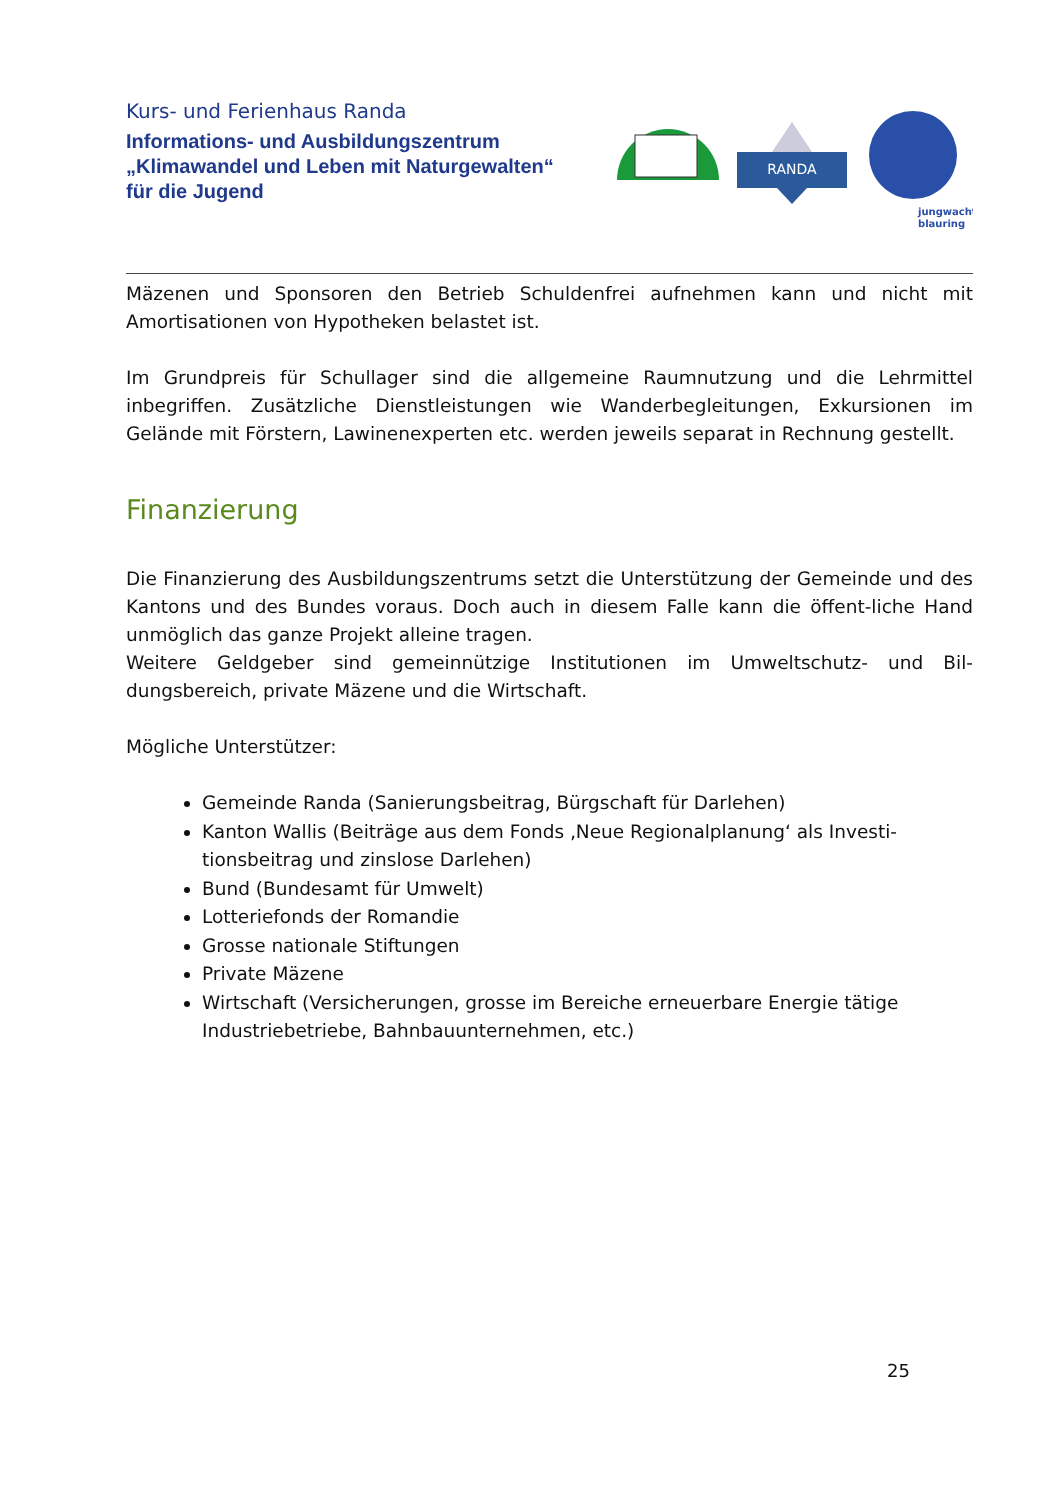Kurs- und Ferienhaus Randa
Informations- und Ausbildungszentrum
„Klimawandel und Leben mit Naturgewalten“
für die Jugend
RANDA
jungwacht
blauring
Mäzenen und Sponsoren den Betrieb Schuldenfrei aufnehmen kann und nicht mit Amortisationen von Hypotheken belastet ist.
Im Grundpreis für Schullager sind die allgemeine Raumnutzung und die Lehrmittel inbegriffen. Zusätzliche Dienstleistungen wie Wanderbegleitungen, Exkursionen im Gelände mit Förstern, Lawinenexperten etc. werden jeweils separat in Rechnung gestellt.
Finanzierung
Die Finanzierung des Ausbildungszentrums setzt die Unterstützung der Gemeinde und des Kantons und des Bundes voraus. Doch auch in diesem Falle kann die öffent-liche Hand unmöglich das ganze Projekt alleine tragen.
Weitere Geldgeber sind gemeinnützige Institutionen im Umweltschutz- und Bil-dungsbereich, private Mäzene und die Wirtschaft.
Mögliche Unterstützer:
Gemeinde Randa (Sanierungsbeitrag, Bürgschaft für Darlehen)
Kanton Wallis (Beiträge aus dem Fonds ‚Neue Regionalplanung‘ als Investi-tionsbeitrag und zinslose Darlehen)
Bund (Bundesamt für Umwelt)
Lotteriefonds der Romandie
Grosse nationale Stiftungen
Private Mäzene
Wirtschaft (Versicherungen, grosse im Bereiche erneuerbare Energie tätige Industriebetriebe, Bahnbauunternehmen, etc.)
25